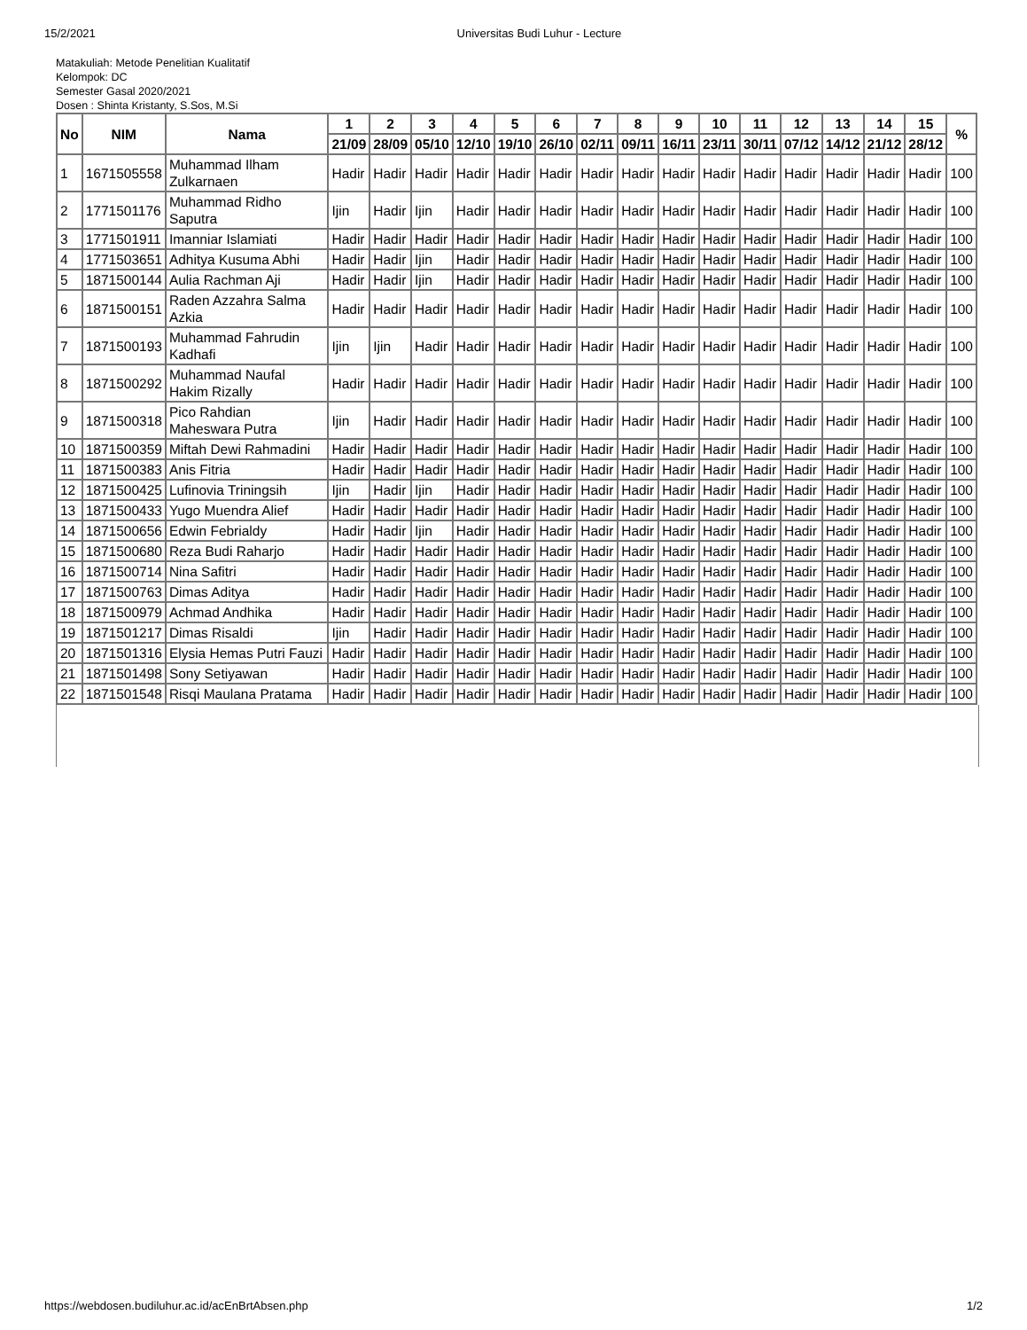15/2/2021 Universitas Budi Luhur - Lecture
Matakuliah: Metode Penelitian Kualitatif
Kelompok: DC
Semester Gasal 2020/2021
Dosen : Shinta Kristanty, S.Sos, M.Si
| No | NIM | Nama | 1 | 2 | 3 | 4 | 5 | 6 | 7 | 8 | 9 | 10 | 11 | 12 | 13 | 14 | 15 | % |
| --- | --- | --- | --- | --- | --- | --- | --- | --- | --- | --- | --- | --- | --- | --- | --- | --- | --- | --- |
| | | | 21/09 | 28/09 | 05/10 | 12/10 | 19/10 | 26/10 | 02/11 | 09/11 | 16/11 | 23/11 | 30/11 | 07/12 | 14/12 | 21/12 | 28/12 | |
| 1 | 1671505558 | Muhammad Ilham Zulkarnaen | Hadir | Hadir | Hadir | Hadir | Hadir | Hadir | Hadir | Hadir | Hadir | Hadir | Hadir | Hadir | Hadir | Hadir | Hadir | 100 |
| 2 | 1771501176 | Muhammad Ridho Saputra | Ijin | Hadir | Ijin | Hadir | Hadir | Hadir | Hadir | Hadir | Hadir | Hadir | Hadir | Hadir | Hadir | Hadir | Hadir | 100 |
| 3 | 1771501911 | Imanniar Islamiati | Hadir | Hadir | Hadir | Hadir | Hadir | Hadir | Hadir | Hadir | Hadir | Hadir | Hadir | Hadir | Hadir | Hadir | Hadir | 100 |
| 4 | 1771503651 | Adhitya Kusuma Abhi | Hadir | Hadir | Ijin | Hadir | Hadir | Hadir | Hadir | Hadir | Hadir | Hadir | Hadir | Hadir | Hadir | Hadir | Hadir | 100 |
| 5 | 1871500144 | Aulia Rachman Aji | Hadir | Hadir | Ijin | Hadir | Hadir | Hadir | Hadir | Hadir | Hadir | Hadir | Hadir | Hadir | Hadir | Hadir | Hadir | 100 |
| 6 | 1871500151 | Raden Azzahra Salma Azkia | Hadir | Hadir | Hadir | Hadir | Hadir | Hadir | Hadir | Hadir | Hadir | Hadir | Hadir | Hadir | Hadir | Hadir | Hadir | 100 |
| 7 | 1871500193 | Muhammad Fahrudin Kadhafi | Ijin | Ijin | Hadir | Hadir | Hadir | Hadir | Hadir | Hadir | Hadir | Hadir | Hadir | Hadir | Hadir | Hadir | Hadir | 100 |
| 8 | 1871500292 | Muhammad Naufal Hakim Rizally | Hadir | Hadir | Hadir | Hadir | Hadir | Hadir | Hadir | Hadir | Hadir | Hadir | Hadir | Hadir | Hadir | Hadir | Hadir | 100 |
| 9 | 1871500318 | Pico Rahdian Maheswara Putra | Ijin | Hadir | Hadir | Hadir | Hadir | Hadir | Hadir | Hadir | Hadir | Hadir | Hadir | Hadir | Hadir | Hadir | Hadir | 100 |
| 10 | 1871500359 | Miftah Dewi Rahmadini | Hadir | Hadir | Hadir | Hadir | Hadir | Hadir | Hadir | Hadir | Hadir | Hadir | Hadir | Hadir | Hadir | Hadir | Hadir | 100 |
| 11 | 1871500383 | Anis Fitria | Hadir | Hadir | Hadir | Hadir | Hadir | Hadir | Hadir | Hadir | Hadir | Hadir | Hadir | Hadir | Hadir | Hadir | Hadir | 100 |
| 12 | 1871500425 | Lufinovia Triningsih | Ijin | Hadir | Ijin | Hadir | Hadir | Hadir | Hadir | Hadir | Hadir | Hadir | Hadir | Hadir | Hadir | Hadir | Hadir | 100 |
| 13 | 1871500433 | Yugo Muendra Alief | Hadir | Hadir | Hadir | Hadir | Hadir | Hadir | Hadir | Hadir | Hadir | Hadir | Hadir | Hadir | Hadir | Hadir | Hadir | 100 |
| 14 | 1871500656 | Edwin Febrialdy | Hadir | Hadir | Ijin | Hadir | Hadir | Hadir | Hadir | Hadir | Hadir | Hadir | Hadir | Hadir | Hadir | Hadir | Hadir | 100 |
| 15 | 1871500680 | Reza Budi Raharjo | Hadir | Hadir | Hadir | Hadir | Hadir | Hadir | Hadir | Hadir | Hadir | Hadir | Hadir | Hadir | Hadir | Hadir | Hadir | 100 |
| 16 | 1871500714 | Nina Safitri | Hadir | Hadir | Hadir | Hadir | Hadir | Hadir | Hadir | Hadir | Hadir | Hadir | Hadir | Hadir | Hadir | Hadir | Hadir | 100 |
| 17 | 1871500763 | Dimas Aditya | Hadir | Hadir | Hadir | Hadir | Hadir | Hadir | Hadir | Hadir | Hadir | Hadir | Hadir | Hadir | Hadir | Hadir | Hadir | 100 |
| 18 | 1871500979 | Achmad Andhika | Hadir | Hadir | Hadir | Hadir | Hadir | Hadir | Hadir | Hadir | Hadir | Hadir | Hadir | Hadir | Hadir | Hadir | Hadir | 100 |
| 19 | 1871501217 | Dimas Risaldi | Ijin | Hadir | Hadir | Hadir | Hadir | Hadir | Hadir | Hadir | Hadir | Hadir | Hadir | Hadir | Hadir | Hadir | Hadir | 100 |
| 20 | 1871501316 | Elysia Hemas Putri Fauzi | Hadir | Hadir | Hadir | Hadir | Hadir | Hadir | Hadir | Hadir | Hadir | Hadir | Hadir | Hadir | Hadir | Hadir | Hadir | 100 |
| 21 | 1871501498 | Sony Setiyawan | Hadir | Hadir | Hadir | Hadir | Hadir | Hadir | Hadir | Hadir | Hadir | Hadir | Hadir | Hadir | Hadir | Hadir | Hadir | 100 |
| 22 | 1871501548 | Risqi Maulana Pratama | Hadir | Hadir | Hadir | Hadir | Hadir | Hadir | Hadir | Hadir | Hadir | Hadir | Hadir | Hadir | Hadir | Hadir | Hadir | 100 |
https://webdosen.budiluhur.ac.id/acEnBrtAbsen.php 1/2